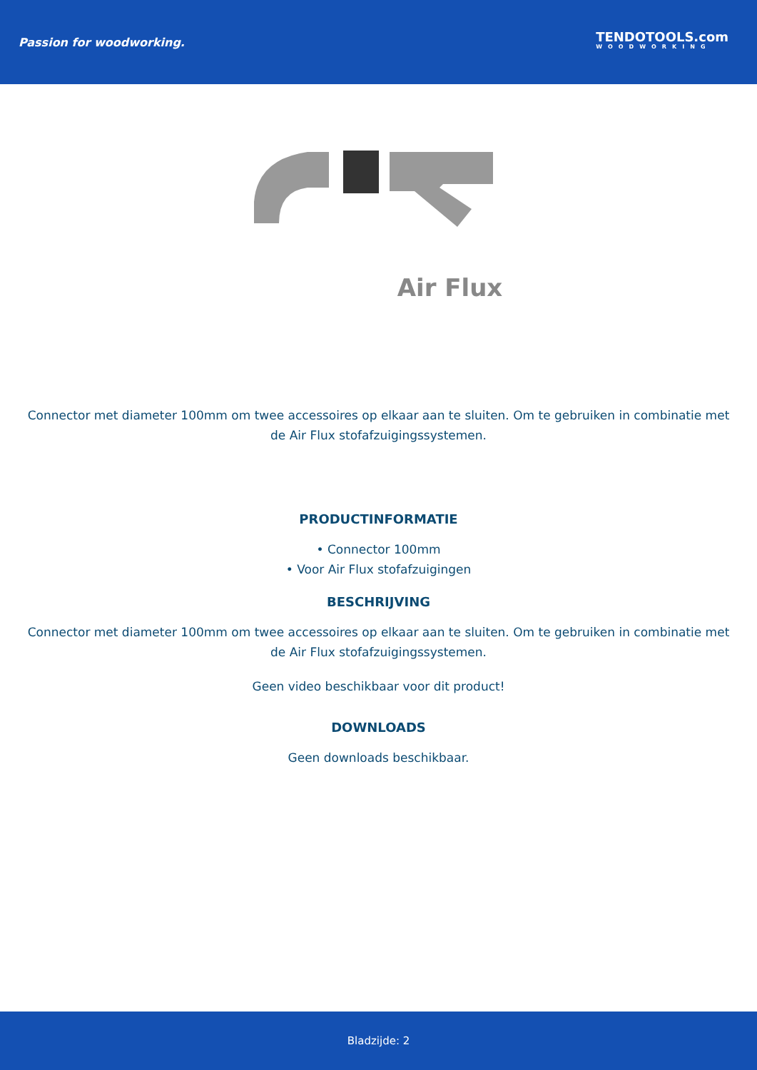Passion for woodworking.
TENDOTOOLS.com
WOODWORKING
Air Flux
Connector met diameter 100mm om twee accessoires op elkaar aan te sluiten. Om te gebruiken in combinatie met de Air Flux stofafzuigingssystemen.
PRODUCTINFORMATIE
• Connector 100mm
• Voor Air Flux stofafzuigingen
BESCHRIJVING
Connector met diameter 100mm om twee accessoires op elkaar aan te sluiten. Om te gebruiken in combinatie met de Air Flux stofafzuigingssystemen.
Geen video beschikbaar voor dit product!
DOWNLOADS
Geen downloads beschikbaar.
Bladzijde: 2